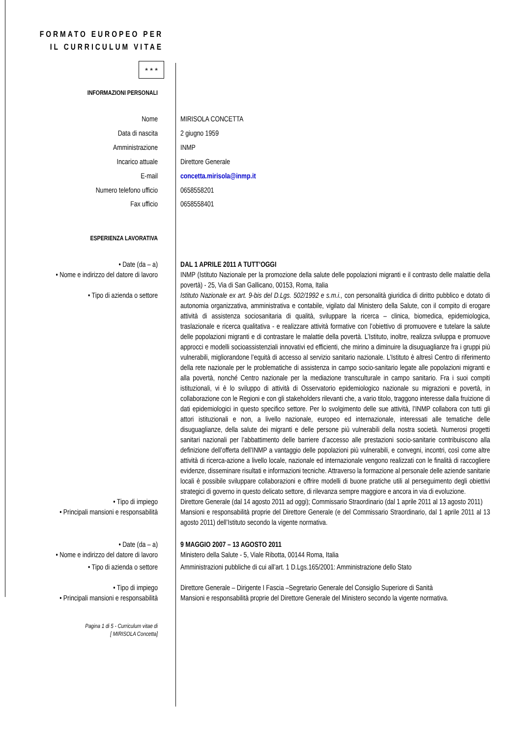FORMATO EUROPEO PER IL CURRICULUM VITAE
★ ★ ★
INFORMAZIONI PERSONALI
Nome MIRISOLA CONCETTA
Data di nascita 2 giugno 1959
Amministrazione INMP
Incarico attuale Direttore Generale
E-mail concetta.mirisola@inmp.it
Numero telefono ufficio 0658558201
Fax ufficio 0658558401
ESPERIENZA LAVORATIVA
• Date (da – a) DAL 1 APRILE 2011 A TUTT’OGGI
• Nome e indirizzo del datore di lavoro
INMP (Istituto Nazionale per la promozione della salute delle popolazioni migranti e il contrasto delle malattie della povertà) - 25, Via di San Gallicano, 00153, Roma, Italia
• Tipo di azienda o settore Istituto Nazionale ex art. 9-bis del D.Lgs. 502/1992 e s.m.i., con personalità giuridica di diritto pubblico e dotato di autonomia organizzativa, amministrativa e contabile, vigilato dal Ministero della Salute, con il compito di erogare attività di assistenza sociosanitaria di qualità, sviluppare la ricerca – clinica, biomedica, epidemiologica, traslazionale e ricerca qualitativa - e realizzare attività formative con l’obiettivo di promuovere e tutelare la salute delle popolazioni migranti e di contrastare le malattie della povertà. L’Istituto, inoltre, realizza sviluppa e promuove approcci e modelli socioassistenziali innovativi ed efficienti, che mirino a diminuire la disuguaglianze fra i gruppi più vulnerabili, migliorandone l’equità di accesso al servizio sanitario nazionale. L’Istituto è altresì Centro di riferimento della rete nazionale per le problematiche di assistenza in campo socio-sanitario legate alle popolazioni migranti e alla povertà, nonché Centro nazionale per la mediazione transculturale in campo sanitario. Fra i suoi compiti istituzionali, vi è lo sviluppo di attività di Osservatorio epidemiologico nazionale su migrazioni e povertà, in collaborazione con le Regioni e con gli stakeholders rilevanti che, a vario titolo, traggono interesse dalla fruizione di dati epidemiologici in questo specifico settore. Per lo svolgimento delle sue attività, l’INMP collabora con tutti gli attori istituzionali e non, a livello nazionale, europeo ed internazionale, interessati alle tematiche delle disuguaglianze, della salute dei migranti e delle persone più vulnerabili della nostra società. Numerosi progetti sanitari nazionali per l’abbattimento delle barriere d’accesso alle prestazioni socio-sanitarie contribuiscono alla definizione dell’offerta dell’INMP a vantaggio delle popolazioni più vulnerabili, e convegni, incontri, così come altre attività di ricerca-azione a livello locale, nazionale ed internazionale vengono realizzati con le finalità di raccogliere evidenze, disseminare risultati e informazioni tecniche. Attraverso la formazione al personale delle aziende sanitarie locali è possibile sviluppare collaborazioni e offrire modelli di buone pratiche utili al perseguimento degli obiettivi strategici di governo in questo delicato settore, di rilevanza sempre maggiore e ancora in via di evoluzione.
• Tipo di impiego Direttore Generale (dal 14 agosto 2011 ad oggi); Commissario Straordinario (dal 1 aprile 2011 al 13 agosto 2011)
• Principali mansioni e responsabilità
Mansioni e responsabilità proprie del Direttore Generale (e del Commissario Straordinario, dal 1 aprile 2011 al 13 agosto 2011) dell’Istituto secondo la vigente normativa.
• Date (da – a) 9 MAGGIO 2007 – 13 AGOSTO 2011
• Nome e indirizzo del datore di lavoro
Ministero della Salute - 5, Viale Ribotta, 00144 Roma, Italia
• Tipo di azienda o settore Amministrazioni pubbliche di cui all’art. 1 D.Lgs.165/2001: Amministrazione dello Stato
• Tipo di impiego Direttore Generale – Dirigente I Fascia –Segretario Generale del Consiglio Superiore di Sanità
• Principali mansioni e responsabilità
Mansioni e responsabilità proprie del Direttore Generale del Ministero secondo la vigente normativa.
Pagina 1 di 5 - Curriculum vitae di
[ MIRISOLA Concetta]